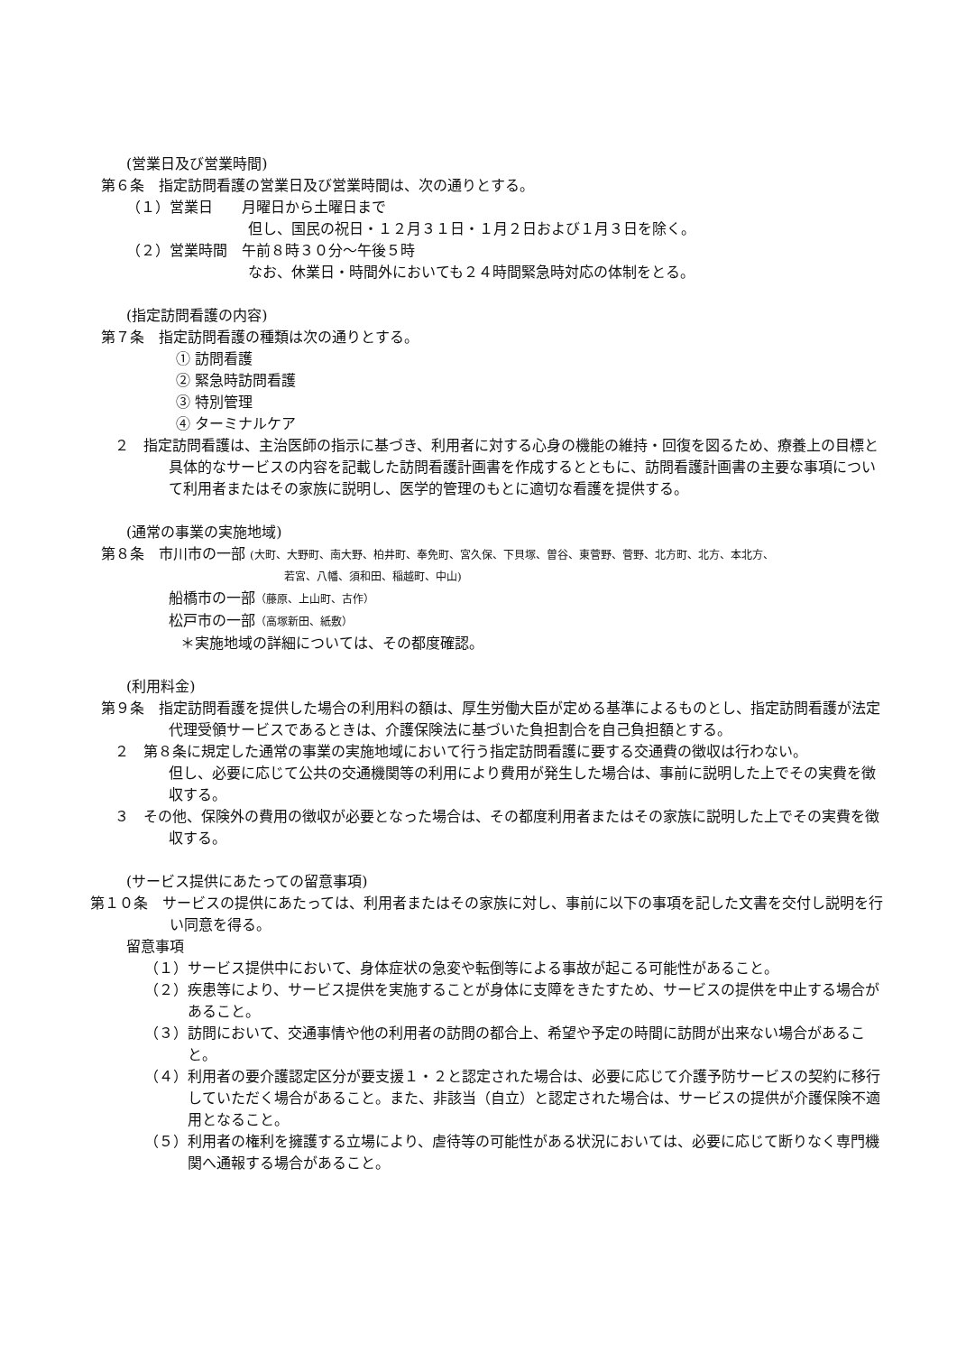(営業日及び営業時間)
第６条　指定訪問看護の営業日及び営業時間は、次の通りとする。
（１）営業日　　月曜日から土曜日まで
但し、国民の祝日・１２月３１日・１月２日および１月３日を除く。
（２）営業時間　午前８時３０分～午後５時
なお、休業日・時間外においても２４時間緊急時対応の体制をとる。
(指定訪問看護の内容)
第７条　指定訪問看護の種類は次の通りとする。
① 訪問看護
② 緊急時訪問看護
③ 特別管理
④ ターミナルケア
２　指定訪問看護は、主治医師の指示に基づき、利用者に対する心身の機能の維持・回復を図るため、療養上の目標と具体的なサービスの内容を記載した訪問看護計画書を作成するとともに、訪問看護計画書の主要な事項について利用者またはその家族に説明し、医学的管理のもとに適切な看護を提供する。
(通常の事業の実施地域)
第８条　市川市の一部 (大町、大野町、南大野、柏井町、奉免町、宮久保、下貝塚、曽谷、東菅野、菅野、北方町、北方、本北方、
若宮、八幡、須和田、稲越町、中山)
船橋市の一部（藤原、上山町、古作）
松戸市の一部（高塚新田、紙敷）
＊実施地域の詳細については、その都度確認。
(利用料金)
第９条　指定訪問看護を提供した場合の利用料の額は、厚生労働大臣が定める基準によるものとし、指定訪問看護が法定代理受領サービスであるときは、介護保険法に基づいた負担割合を自己負担額とする。
２　第８条に規定した通常の事業の実施地域において行う指定訪問看護に要する交通費の徴収は行わない。
但し、必要に応じて公共の交通機関等の利用により費用が発生した場合は、事前に説明した上でその実費を徴収する。
３　その他、保険外の費用の徴収が必要となった場合は、その都度利用者またはその家族に説明した上でその実費を徴収する。
(サービス提供にあたっての留意事項)
第１０条　サービスの提供にあたっては、利用者またはその家族に対し、事前に以下の事項を記した文書を交付し説明を行い同意を得る。
留意事項
（１）サービス提供中において、身体症状の急変や転倒等による事故が起こる可能性があること。
（２）疾患等により、サービス提供を実施することが身体に支障をきたすため、サービスの提供を中止する場合があること。
（３）訪問において、交通事情や他の利用者の訪問の都合上、希望や予定の時間に訪問が出来ない場合があること。
（４）利用者の要介護認定区分が要支援１・２と認定された場合は、必要に応じて介護予防サービスの契約に移行していただく場合があること。また、非該当（自立）と認定された場合は、サービスの提供が介護保険不適用となること。
（５）利用者の権利を擁護する立場により、虐待等の可能性がある状況においては、必要に応じて断りなく専門機関へ通報する場合があること。